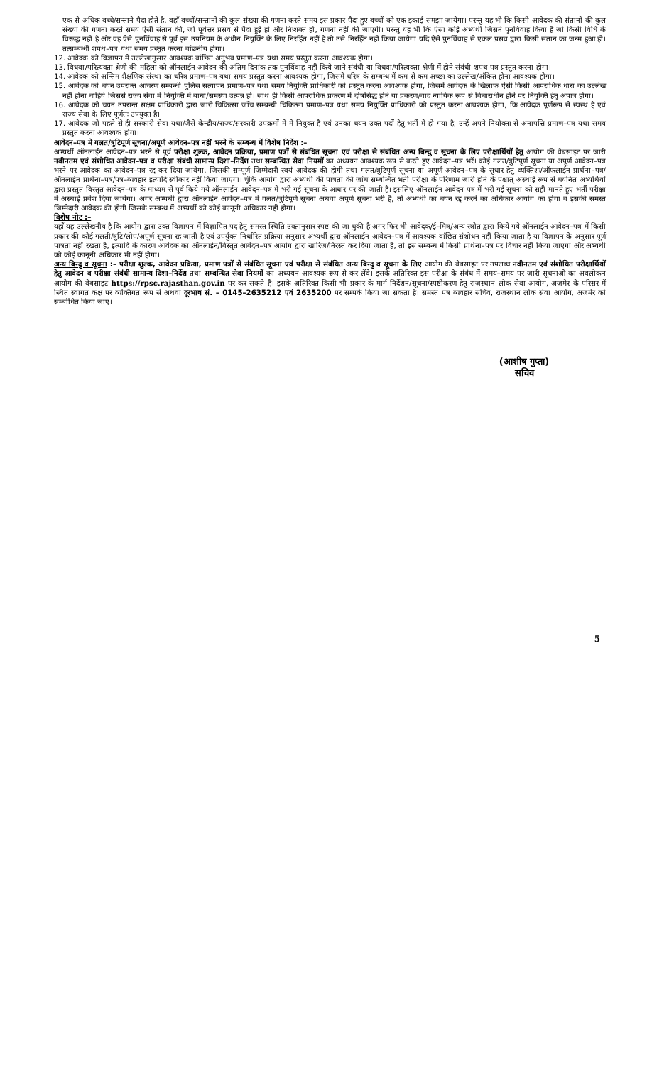एक से अधिक बच्चे/सन्ताने पैदा होते है, वहाँ बच्चों/सन्तानों की कुल संख्या की गणना करते समय इस प्रकार पैदा हुए बच्चों को एक इकाई समझा जायेगा। परन्तु यह भी कि किसी आवेदक की संतानों की कुल संख्या की गणना करते समय ऐसी संतान की, जो पूर्वत्तर प्रसव से पैदा हुई हो और निःशक्त हो, गणना नहीं की जाएगी। परन्तु यह भी कि ऐसा कोई अभ्यर्थी जिसने पुनर्विवाह किया है जो किसी विधि के विरूद्ध नहीं है और वह ऐसे पुनर्विवाह से पूर्व इस उपनियम के अधीन नियुक्ति के लिए निरर्हित नहीं है तो उसे निरर्हित नहीं किया जायेगा यदि ऐसे पुनर्विवाह से एकल प्रसव द्वारा किसी संतान का जन्म हुआ हो। तत्सम्बन्धी शपथ–पत्र यथा समय प्रस्तुत करना वांछनीय होगा।
12. आवेदक को विज्ञापन में उल्लेखानुसार आवश्यक वांछित अनुभव प्रमाण–पत्र यथा समय प्रस्तुत करना आवश्यक होगा।
13. विधवा/परित्यक्ता श्रेणी की महिला को ऑनलाईन आवेदन की अंतिम दिनांक तक पुनर्विवाह नहीं किये जाने संबंधी या विधवा/परित्यक्ता श्रेणी में होने संबंधी शपथ पत्र प्रस्तुत करना होगा।
14. आवेदक को अन्तिम शैक्षणिक संस्था का चरित्र प्रमाण–पत्र यथा समय प्रस्तुत करना आवश्यक होगा, जिसमें चरित्र के सम्बन्ध में कम से कम अच्छा का उल्लेख/अंकित होना आवश्यक होगा।
15. आवेदक को चयन उपरान्त आचरण सम्बन्धी पुलिस सत्यापन प्रमाण–पत्र यथा समय नियुक्ति प्राधिकारी को प्रस्तुत करना आवश्यक होगा, जिसमें आवेदक के खिलाफ ऐसी किसी आपराधिक धारा का उल्लेख नहीं होना चाहिये जिससे राज्य सेवा में नियुक्ति में बाधा/समस्या उत्पन्न हो। साथ ही किसी आपराधिक प्रकरण में दोषसिद्ध होने या प्रकरण/वाद न्यायिक रूप से विचाराधीन होने पर नियुक्ति हेतु अपात्र होगा।
16. आवेदक को चयन उपरान्त सक्षम प्राधिकारी द्वारा जारी चिकित्सा जाँच सम्बन्धी चिकित्सा प्रमाण–पत्र यथा समय नियुक्ति प्राधिकारी को प्रस्तुत करना आवश्यक होगा, कि आवेदक पूर्णरूप से स्वस्थ है एवं राज्य सेवा के लिए पूर्णतः उपयुक्त है।
17. आवेदक जो पहले से ही सरकारी सेवा यथा/जैसे केन्द्रीय/राज्य/सरकारी उपक्रमों में में नियुक्त है एवं उनका चयन उक्त पदों हेतु भर्ती में हो गया है, उन्हें अपने नियोक्ता से अनापत्ति प्रमाण–पत्र यथा समय प्रस्तुत करना आवश्यक होगा।
आवेदन–पत्र में गलत/त्रुटिपूर्ण सूचना/अपूर्ण आवेदन–पत्र नहीं भरने के सम्बन्ध में विशेष निर्देश :–
अभ्यर्थी ऑनलाईन आवेदन–पत्र भरने से पूर्व परीक्षा शुल्क, आवेदन प्रक्रिया, प्रमाण पत्रों से संबंधित सूचना एवं परीक्षा से संबंधित अन्य बिन्दु व सूचना के लिए परीक्षार्थियों हेतु आयोग की वेबसाइट पर जारी नवीनतम एवं संशोधित आवेदन–पत्र व परीक्षा संबंधी सामान्य दिशा–निर्देश तथा सम्बन्धित सेवा नियमों का अध्ययन आवश्यक रूप से करते हुए आवेदन–पत्र भरें। कोई गलत/त्रुटिपूर्ण सूचना या अपूर्ण आवेदन–पत्र भरने पर आवेदक का आवेदन–पत्र रद्द कर दिया जावेगा, जिसकी सम्पूर्ण जिम्मेदारी स्वयं आवेदक की होगी तथा गलत/त्रुटिपूर्ण सूचना या अपूर्ण आवेदन–पत्र के सुधार हेतु व्यक्तिशः/ऑफलाईन प्रार्थना–पत्र/ऑनलाईन प्रार्थना–पत्र/पत्र–व्यवहार इत्यादि स्वीकार नहीं किया जाएगा। चूंकि आयोग द्वारा अभ्यर्थी की पात्रता की जांच सम्बन्धित भर्ती परीक्षा के परिणाम जारी होने के पश्चात् अस्थाई रूप से चयनित अभ्यर्थियों द्वारा प्रस्तुत विस्तृत आवेदन–पत्र के माध्यम से पूर्व किये गये ऑनलाईन आवेदन–पत्र में भरी गई सूचना के आधार पर की जाती है। इसलिए ऑनलाईन आवेदन पत्र में भरी गई सूचना को सही मानते हुए भर्ती परीक्षा में अस्थाई प्रवेश दिया जायेगा। अगर अभ्यर्थी द्वारा ऑनलाईन आवेदन–पत्र में गलत/त्रुटिपूर्ण सूचना अथवा अपूर्ण सूचना भरी है, तो अभ्यर्थी का चयन रद्द करने का अधिकार आयोग का होगा व इसकी समस्त जिम्मेदारी आवेदक की होगी जिसके सम्बन्ध में अभ्यर्थी को कोई कानूनी अधिकार नहीं होगा।
विशेष नोट :–
यहाँ यह उल्लेखनीय है कि आयोग द्वारा उक्त विज्ञापन में विज्ञापित पद हेतु समस्त स्थिति उक्तानुसार स्पष्ट की जा चुकी है अगर फिर भी आवेदक/ई–मित्र/अन्य स्त्रोत द्वारा किये गये ऑनलाईन आवेदन–पत्र में किसी प्रकार की कोई गलती/त्रुटि/लोप/अपूर्ण सूचना रह जाती है एवं उपर्युक्त निर्धारित प्रक्रिया अनुसार अभ्यर्थी द्वारा ऑनलाईन आवेदन–पत्र में आवश्यक वांछित संशोधन नहीं किया जाता है या विज्ञापन के अनुसार पूर्ण पात्रता नहीं रखता है, इत्यादि के कारण आवेदक का ऑनलाईन/विस्तृत आवेदन–पत्र आयोग द्वारा खारिज/निरस्त कर दिया जाता हैं, तो इस सम्बन्ध में किसी प्रार्थना–पत्र पर विचार नहीं किया जाएगा और अभ्यर्थी को कोई कानूनी अधिकार भी नहीं होगा।
अन्य बिन्दु व सूचना :– परीक्षा शुल्क, आवेदन प्रक्रिया, प्रमाण पत्रों से संबंधित सूचना एवं परीक्षा से संबंधित अन्य बिन्दु व सूचना के लिए आयोग की वेबसाइट पर उपलब्ध नवीनतम एवं संशोधित परीक्षार्थियों हेतु आवेदन व परीक्षा संबंधी सामान्य दिशा–निर्देश तथा सम्बन्धित सेवा नियमों का अध्ययन आवश्यक रूप से कर लेंवे। इसके अतिरिक्त इस परीक्षा के संबंध में समय–समय पर जारी सूचनाओं का अवलोकन आयोग की वेबसाइट https://rpsc.rajasthan.gov.in पर कर सकते हैं। इसके अतिरिक्त किसी भी प्रकार के मार्ग निर्देशन/सूचना/स्पष्टीकरण हेतु राजस्थान लोक सेवा आयोग, अजमेर के परिसर में स्थित स्वागत कक्ष पर व्यक्तिगत रूप से अथवा दूरभाष सं. – 0145–2635212 एवं 2635200 पर सम्पर्क किया जा सकता है। समस्त पत्र व्यवहार सचिव, राजस्थान लोक सेवा आयोग, अजमेर को सम्बोधित किया जाए।
(आशीष गुप्ता)
सचिव
5